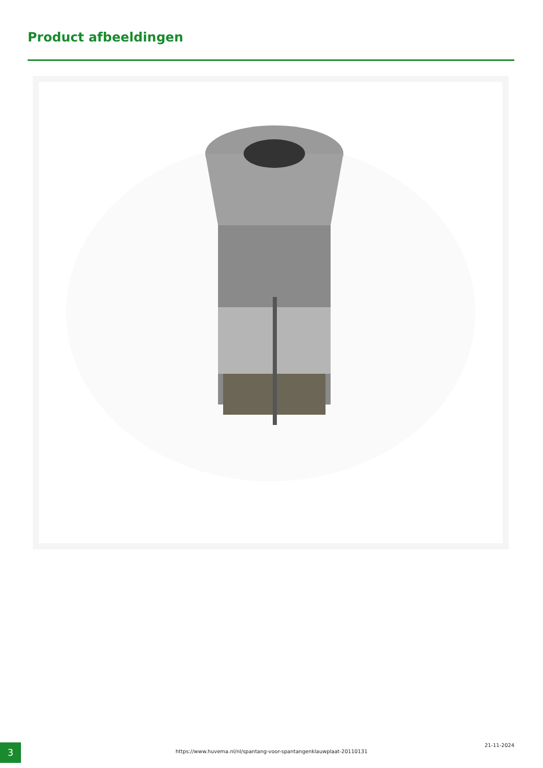Product afbeeldingen
3
https://www.huvema.nl/nl/spantang-voor-spantangenklauwplaat-20110131
21-11-2024